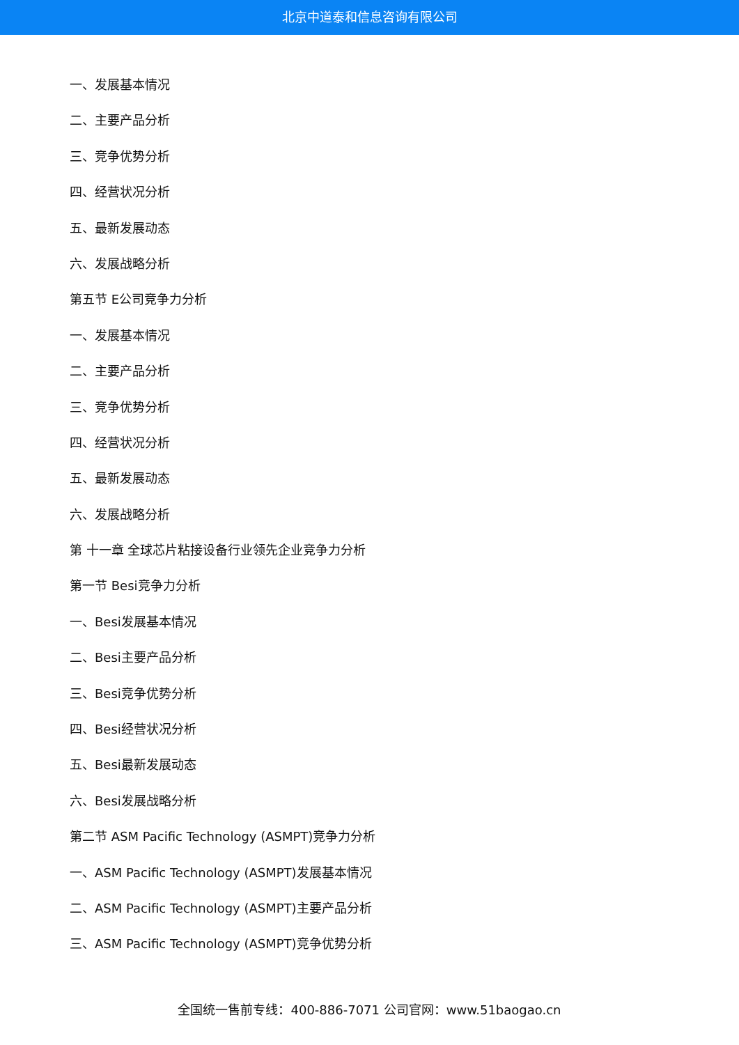北京中道泰和信息咨询有限公司
一、发展基本情况
二、主要产品分析
三、竞争优势分析
四、经营状况分析
五、最新发展动态
六、发展战略分析
第五节 E公司竞争力分析
一、发展基本情况
二、主要产品分析
三、竞争优势分析
四、经营状况分析
五、最新发展动态
六、发展战略分析
第 十一章 全球芯片粘接设备行业领先企业竞争力分析
第一节 Besi竞争力分析
一、Besi发展基本情况
二、Besi主要产品分析
三、Besi竞争优势分析
四、Besi经营状况分析
五、Besi最新发展动态
六、Besi发展战略分析
第二节 ASM Pacific Technology (ASMPT)竞争力分析
一、ASM Pacific Technology (ASMPT)发展基本情况
二、ASM Pacific Technology (ASMPT)主要产品分析
三、ASM Pacific Technology (ASMPT)竞争优势分析
全国统一售前专线：400-886-7071 公司官网：www.51baogao.cn